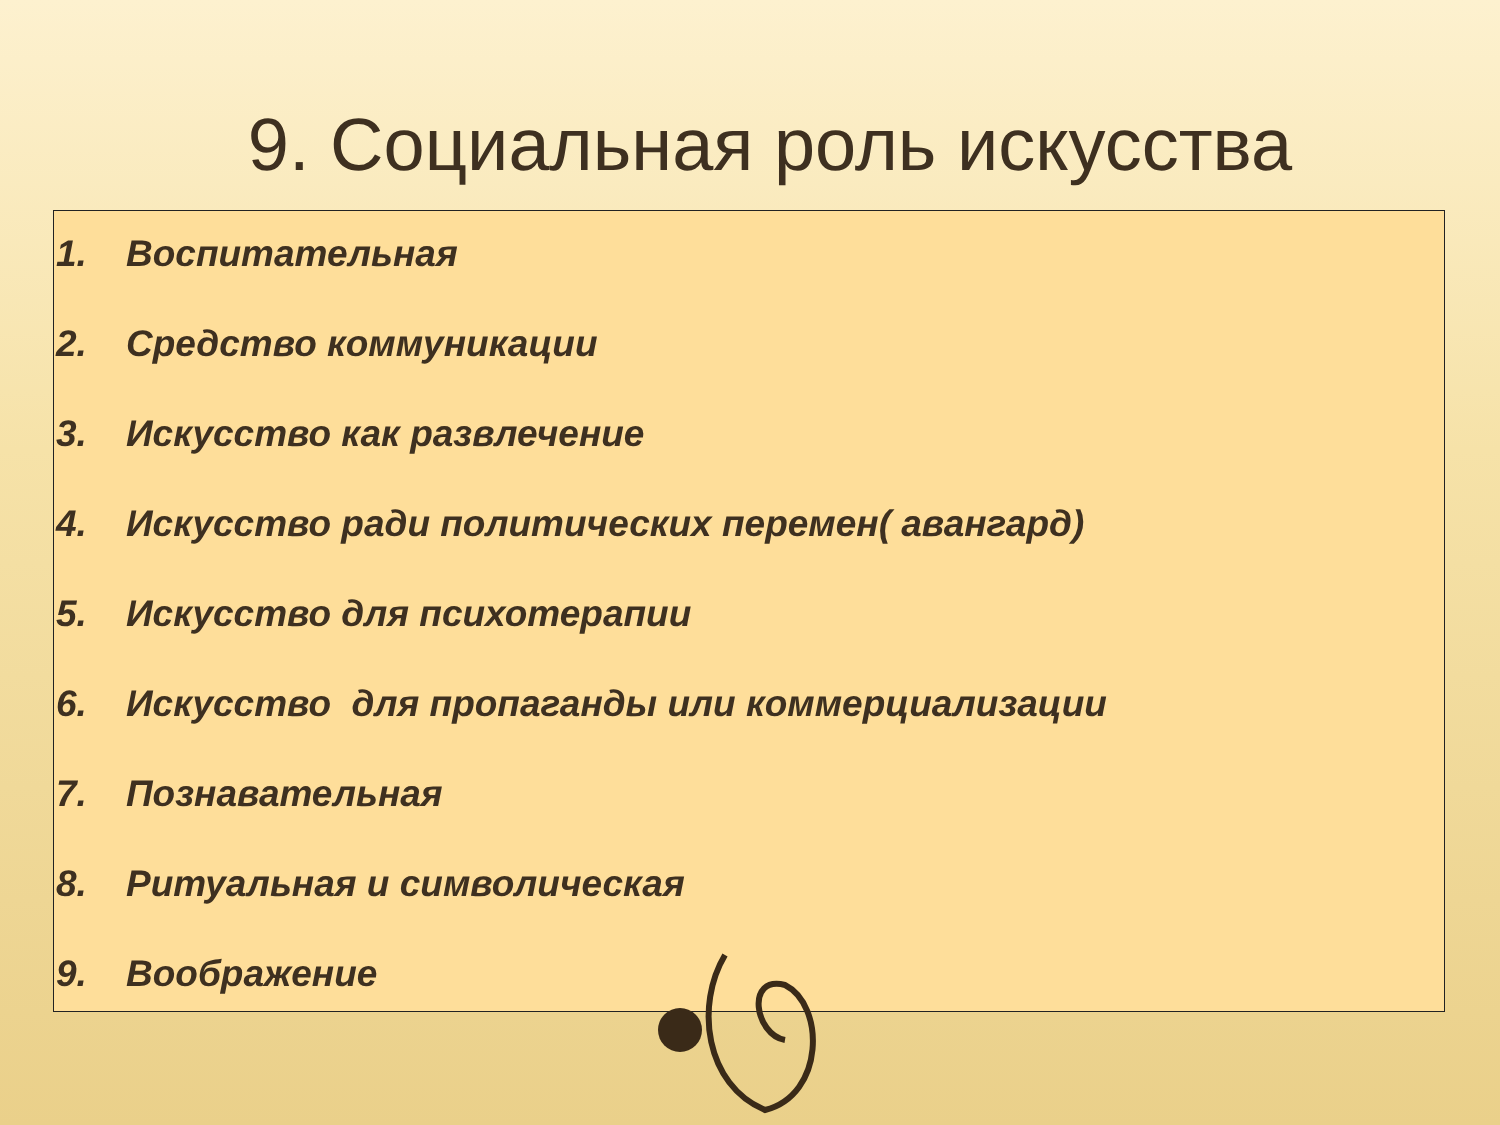9. Социальная роль искусства
1. Воспитательная
2. Средство коммуникации
3. Искусство как развлечение
4. Искусство ради политических перемен( авангард)
5. Искусство для психотерапии
6. Искусство для пропаганды или коммерциализации
7. Познавательная
8. Ритуальная и символическая
9. Воображение